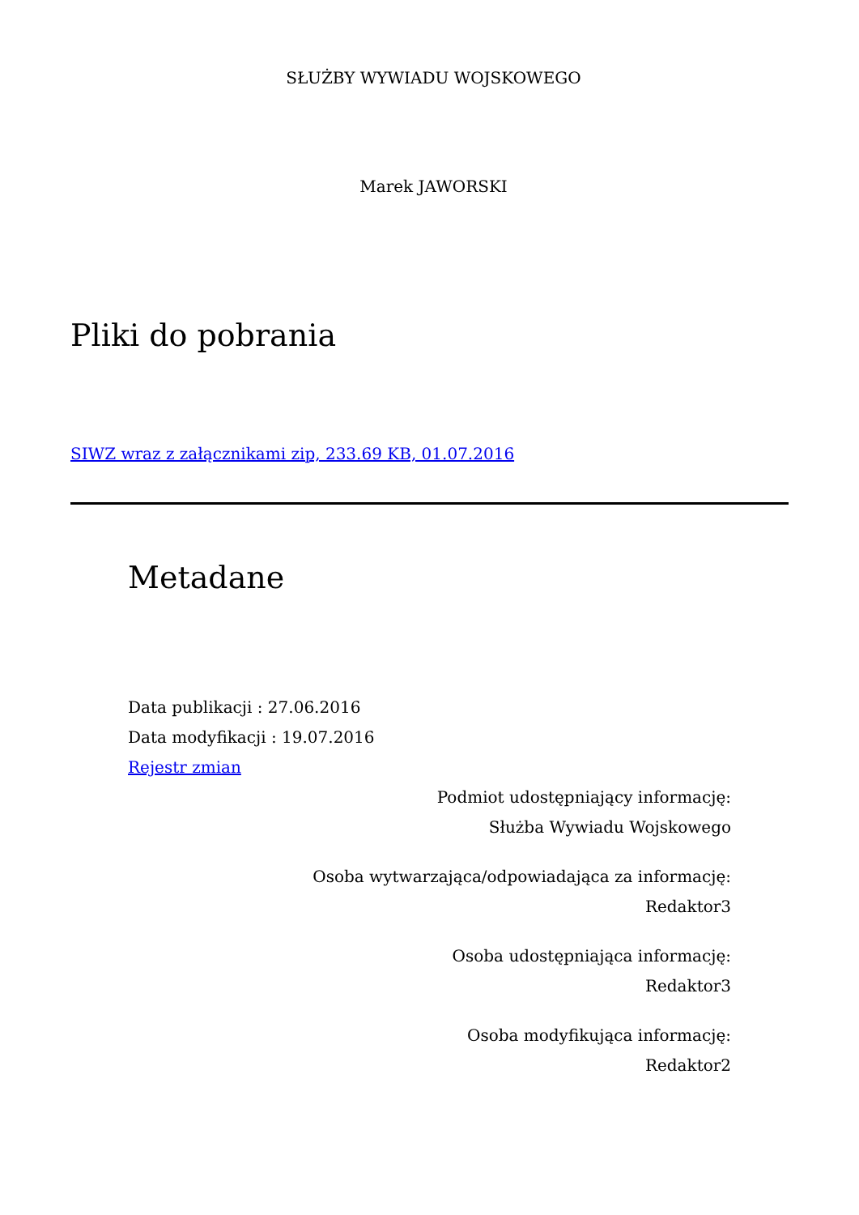SŁUŻBY WYWIADU WOJSKOWEGO
Marek JAWORSKI
Pliki do pobrania
SIWZ wraz z załącznikami zip, 233.69 KB, 01.07.2016
Metadane
Data publikacji : 27.06.2016
Data modyfikacji : 19.07.2016
Rejestr zmian
Podmiot udostępniający informację:
Służba Wywiadu Wojskowego
Osoba wytwarzająca/odpowiadająca za informację:
Redaktor3
Osoba udostępniająca informację:
Redaktor3
Osoba modyfikująca informację:
Redaktor2